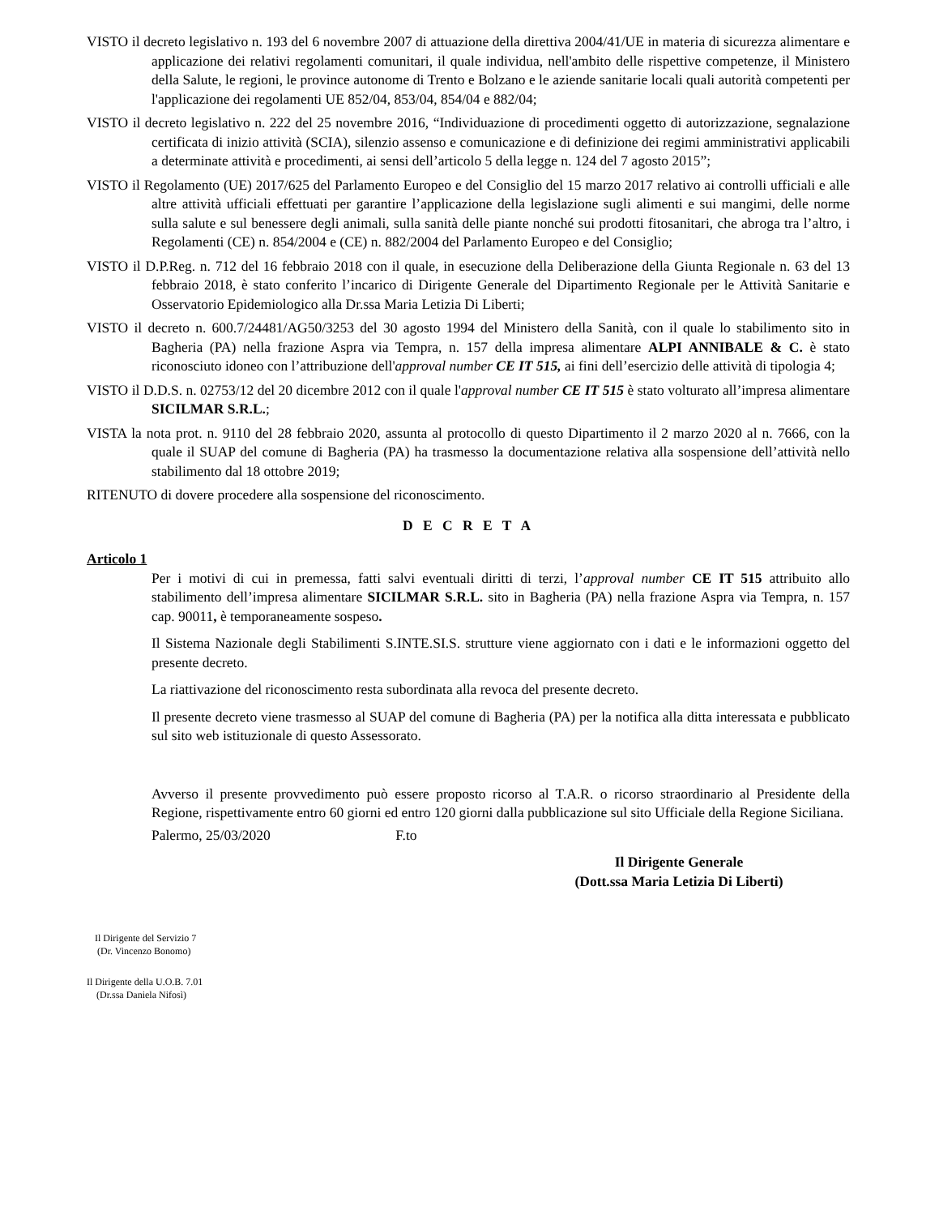VISTO il decreto legislativo n. 193 del 6 novembre 2007 di attuazione della direttiva 2004/41/UE in materia di sicurezza alimentare e applicazione dei relativi regolamenti comunitari, il quale individua, nell'ambito delle rispettive competenze, il Ministero della Salute, le regioni, le province autonome di Trento e Bolzano e le aziende sanitarie locali quali autorità competenti per l'applicazione dei regolamenti UE 852/04, 853/04, 854/04 e 882/04;
VISTO il decreto legislativo n. 222 del 25 novembre 2016, “Individuazione di procedimenti oggetto di autorizzazione, segnalazione certificata di inizio attività (SCIA), silenzio assenso e comunicazione e di definizione dei regimi amministrativi applicabili a determinate attività e procedimenti, ai sensi dell’articolo 5 della legge n. 124 del 7 agosto 2015”;
VISTO il Regolamento (UE) 2017/625 del Parlamento Europeo e del Consiglio del 15 marzo 2017 relativo ai controlli ufficiali e alle altre attività ufficiali effettuati per garantire l’applicazione della legislazione sugli alimenti e sui mangimi, delle norme sulla salute e sul benessere degli animali, sulla sanità delle piante nonché sui prodotti fitosanitari, che abroga tra l’altro, i Regolamenti (CE) n. 854/2004 e (CE) n. 882/2004 del Parlamento Europeo e del Consiglio;
VISTO il D.P.Reg. n. 712 del 16 febbraio 2018 con il quale, in esecuzione della Deliberazione della Giunta Regionale n. 63 del 13 febbraio 2018, è stato conferito l’incarico di Dirigente Generale del Dipartimento Regionale per le Attività Sanitarie e Osservatorio Epidemiologico alla Dr.ssa Maria Letizia Di Liberti;
VISTO il decreto n. 600.7/24481/AG50/3253 del 30 agosto 1994 del Ministero della Sanità, con il quale lo stabilimento sito in Bagheria (PA) nella frazione Aspra via Tempra, n. 157 della impresa alimentare ALPI ANNIBALE & C. è stato riconosciuto idoneo con l’attribuzione dell'approval number CE IT 515, ai fini dell’esercizio delle attività di tipologia 4;
VISTO il D.D.S. n. 02753/12 del 20 dicembre 2012 con il quale l'approval number CE IT 515 è stato volturato all’impresa alimentare SICILMAR S.R.L.;
VISTA la nota prot. n. 9110 del 28 febbraio 2020, assunta al protocollo di questo Dipartimento il 2 marzo 2020 al n. 7666, con la quale il SUAP del comune di Bagheria (PA) ha trasmesso la documentazione relativa alla sospensione dell’attività nello stabilimento dal 18 ottobre 2019;
RITENUTO di dovere procedere alla sospensione del riconoscimento.
D E C R E T A
Articolo 1
Per i motivi di cui in premessa, fatti salvi eventuali diritti di terzi, l’approval number CE IT 515 attribuito allo stabilimento dell’impresa alimentare SICILMAR S.R.L. sito in Bagheria (PA) nella frazione Aspra via Tempra, n. 157 cap. 90011, è temporaneamente sospeso.
Il Sistema Nazionale degli Stabilimenti S.INTE.SI.S. strutture viene aggiornato con i dati e le informazioni oggetto del presente decreto.
La riattivazione del riconoscimento resta subordinata alla revoca del presente decreto.
Il presente decreto viene trasmesso al SUAP del comune di Bagheria (PA) per la notifica alla ditta interessata e pubblicato sul sito web istituzionale di questo Assessorato.
Avverso il presente provvedimento può essere proposto ricorso al T.A.R. o ricorso straordinario al Presidente della Regione, rispettivamente entro 60 giorni ed entro 120 giorni dalla pubblicazione sul sito Ufficiale della Regione Siciliana.
Palermo, 25/03/2020 F.to
Il Dirigente Generale
(Dott.ssa Maria Letizia Di Liberti)
Il Dirigente del Servizio 7
(Dr. Vincenzo Bonomo)
Il Dirigente della U.O.B. 7.01
(Dr.ssa Daniela Nifosì)